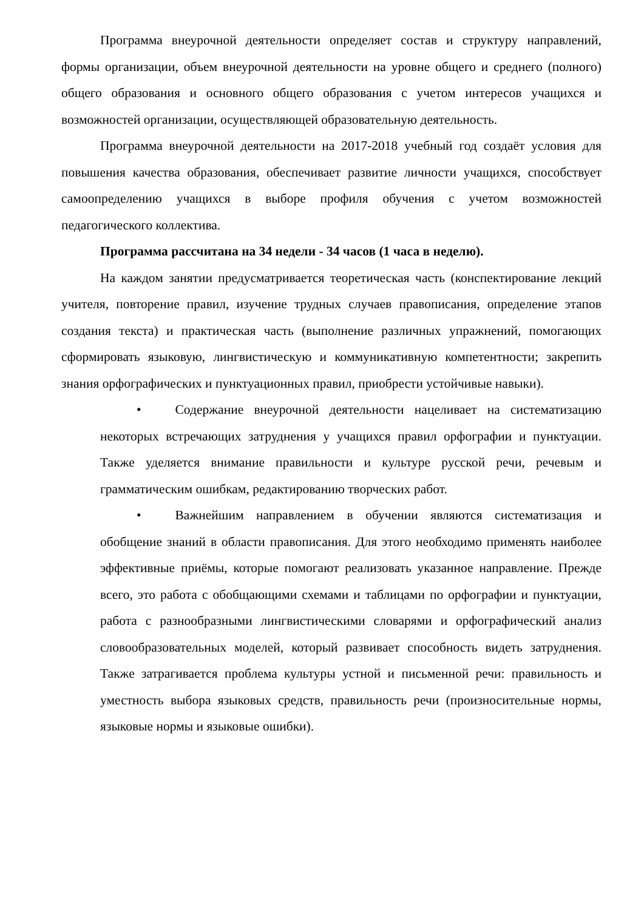Программа внеурочной деятельности определяет состав и структуру направлений, формы организации, объем внеурочной деятельности на уровне общего и среднего (полного) общего образования и основного общего образования с учетом интересов учащихся и возможностей организации, осуществляющей образовательную деятельность.
Программа внеурочной деятельности на 2017-2018 учебный год создаёт условия для повышения качества образования, обеспечивает развитие личности учащихся, способствует самоопределению учащихся в выборе профиля обучения с учетом возможностей педагогического коллектива.
Программа рассчитана на 34 недели - 34 часов (1 часа в неделю).
На каждом занятии предусматривается теоретическая часть (конспектирование лекций учителя, повторение правил, изучение трудных случаев правописания, определение этапов создания текста) и практическая часть (выполнение различных упражнений, помогающих сформировать языковую, лингвистическую и коммуникативную компетентности; закрепить знания орфографических и пунктуационных правил, приобрести устойчивые навыки).
• Содержание внеурочной деятельности нацеливает на систематизацию некоторых встречающих затруднения у учащихся правил орфографии и пунктуации. Также уделяется внимание правильности и культуре русской речи, речевым и грамматическим ошибкам, редактированию творческих работ.
• Важнейшим направлением в обучении являются систематизация и обобщение знаний в области правописания. Для этого необходимо применять наиболее эффективные приёмы, которые помогают реализовать указанное направление. Прежде всего, это работа с обобщающими схемами и таблицами по орфографии и пунктуации, работа с разнообразными лингвистическими словарями и орфографический анализ словообразовательных моделей, который развивает способность видеть затруднения. Также затрагивается проблема культуры устной и письменной речи: правильность и уместность выбора языковых средств, правильность речи (произносительные нормы, языковые нормы и языковые ошибки).